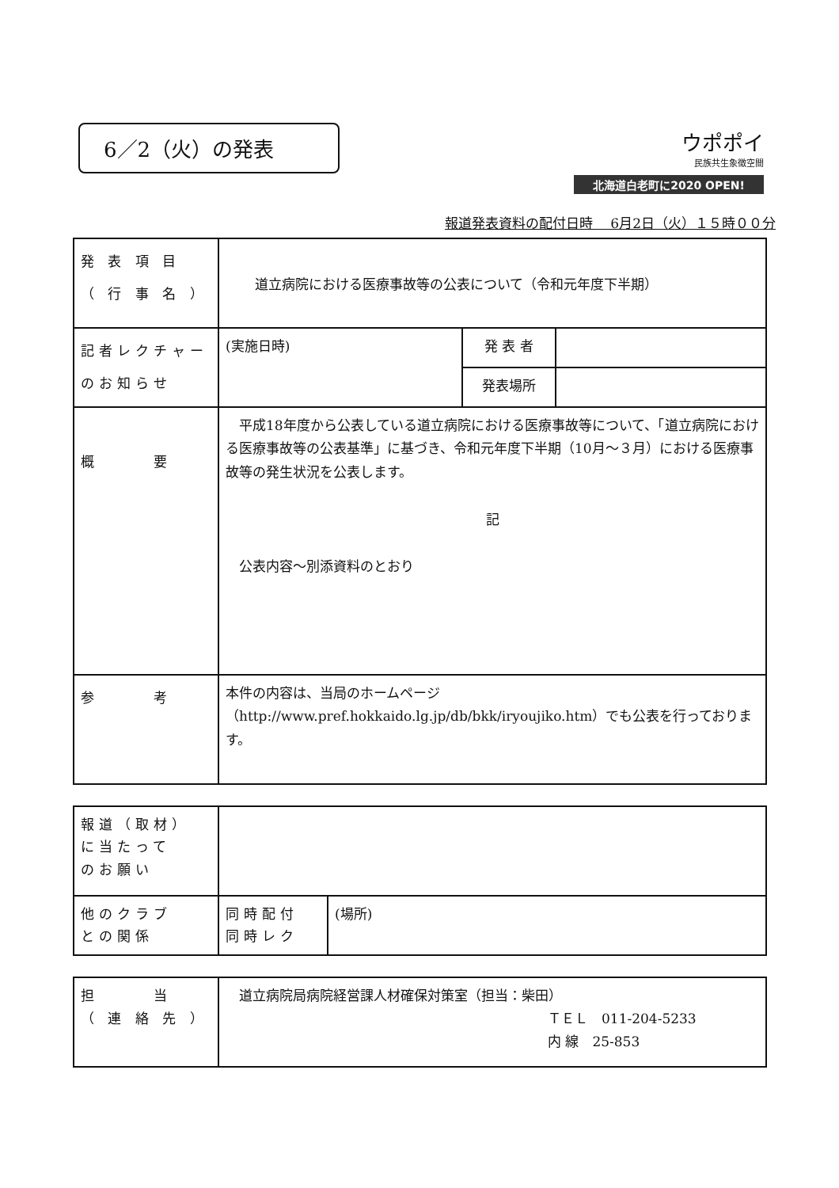6／2（火）の発表
ウポポイ
民族共生象徴空間
北海道白老町に2020 OPEN!
報道発表資料の配付日時　 6月2日（火）１５時００分
| 発 表 項 目 （ 行 事 名 ） | 道立病院における医療事故等の公表について（令和元年度下半期） | | |
| 記者レクチャー のお知らせ | (実施日時) | 発 表 者 | |
| | | 発表場所 | |
| 概 要 | 平成18年度から公表している道立病院における医療事故等について、「道立病院における医療事故等の公表基準」に基づき、令和元年度下半期（10月～３月）における医療事故等の発生状況を公表します。 記 公表内容～別添資料のとおり | | |
| 参 考 | 本件の内容は、当局のホームページ（http://www.pref.hokkaido.lg.jp/db/bkk/iryoujiko.htm）でも公表を行っております。 | | |
| 報道（取材） に当たって のお願い | | |
| 他のクラブ との関係 | 同時配付 同時レク | (場所) |
| 担 当 （ 連 絡 先 ） | 道立病院局病院経営課人材確保対策室（担当：柴田） ＴＥＬ 011-204-5233 内 線 25-853 |